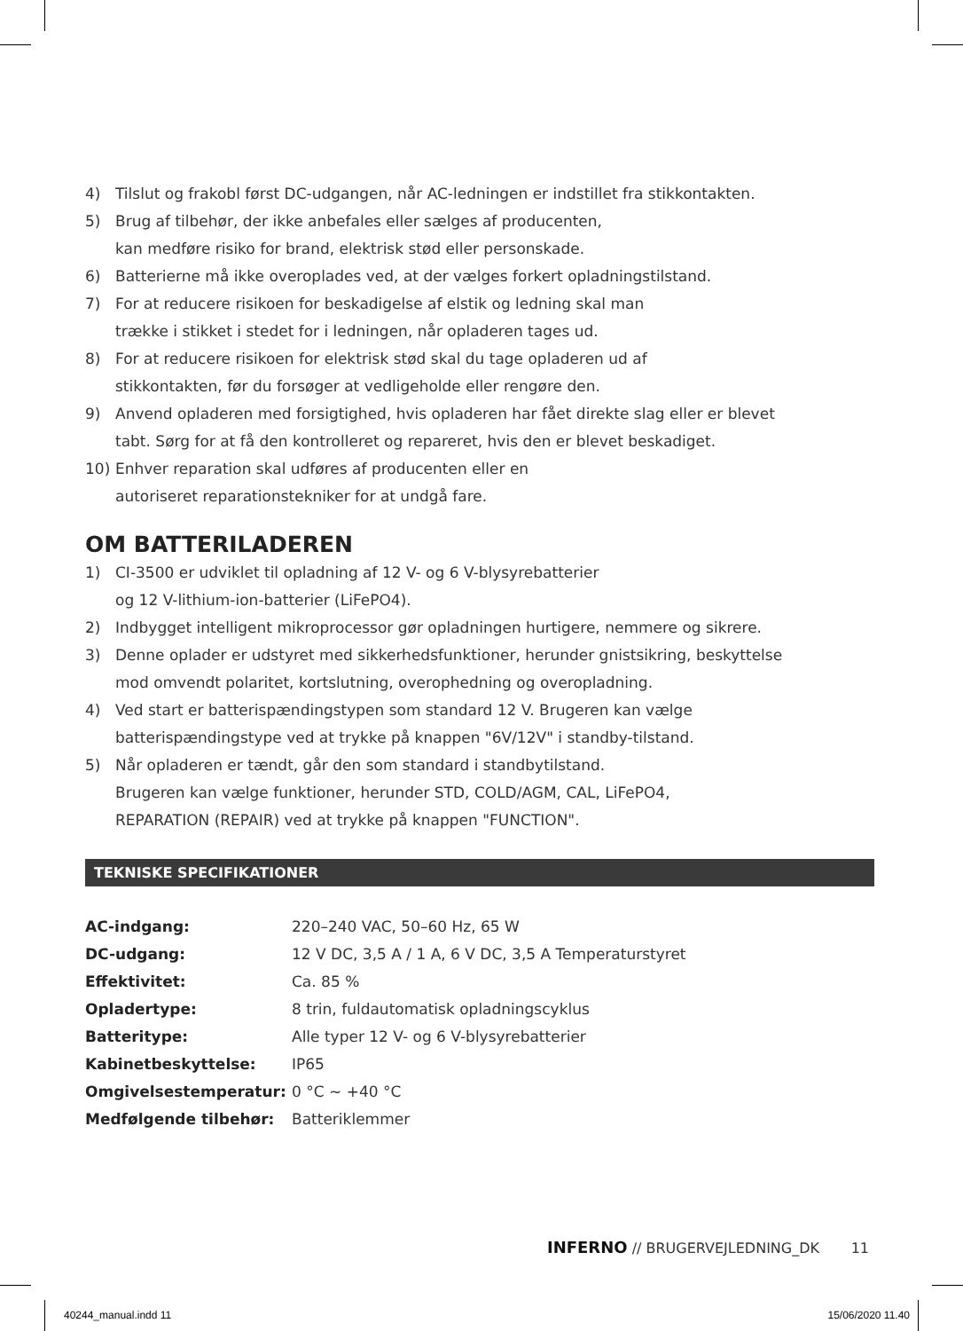4) Tilslut og frakobl først DC-udgangen, når AC-ledningen er indstillet fra stikkontakten.
5) Brug af tilbehør, der ikke anbefales eller sælges af producenten,
kan medføre risiko for brand, elektrisk stød eller personskade.
6) Batterierne må ikke overoplades ved, at der vælges forkert opladningstilstand.
7) For at reducere risikoen for beskadigelse af elstik og ledning skal man
trække i stikket i stedet for i ledningen, når opladeren tages ud.
8) For at reducere risikoen for elektrisk stød skal du tage opladeren ud af
stikkontakten, før du forsøger at vedligeholde eller rengøre den.
9) Anvend opladeren med forsigtighed, hvis opladeren har fået direkte slag eller er blevet
tabt. Sørg for at få den kontrolleret og repareret, hvis den er blevet beskadiget.
10) Enhver reparation skal udføres af producenten eller en
autoriseret reparationstekniker for at undgå fare.
OM BATTERILADEREN
1) CI-3500 er udviklet til opladning af 12 V- og 6 V-blysyrebatterier
og 12 V-lithium-ion-batterier (LiFePO4).
2) Indbygget intelligent mikroprocessor gør opladningen hurtigere, nemmere og sikrere.
3) Denne oplader er udstyret med sikkerhedsfunktioner, herunder gnistsikring, beskyttelse
mod omvendt polaritet, kortslutning, overophedning og overopladning.
4) Ved start er batterispændingstypen som standard 12 V. Brugeren kan vælge
batterispændingstype ved at trykke på knappen "6V/12V" i standby-tilstand.
5) Når opladeren er tændt, går den som standard i standbytilstand.
Brugeren kan vælge funktioner, herunder STD, COLD/AGM, CAL, LiFePO4,
REPARATION (REPAIR) ved at trykke på knappen "FUNCTION".
TEKNISKE SPECIFIKATIONER
| AC-indgang: | 220–240 VAC, 50–60 Hz, 65 W |
| DC-udgang: | 12 V DC, 3,5 A / 1 A, 6 V DC, 3,5 A Temperaturstyret |
| Effektivitet: | Ca. 85 % |
| Opladertype: | 8 trin, fuldautomatisk opladningscyklus |
| Batteritype: | Alle typer 12 V- og 6 V-blysyrebatterier |
| Kabinetbeskyttelse: | IP65 |
| Omgivelsestemperatur: | 0 °C ~ +40 °C |
| Medfølgende tilbehør: | Batteriklemmer |
INFERNO // BRUGERVEJLEDNING_DK 11
40244_manual.indd 11 15/06/2020 11.40